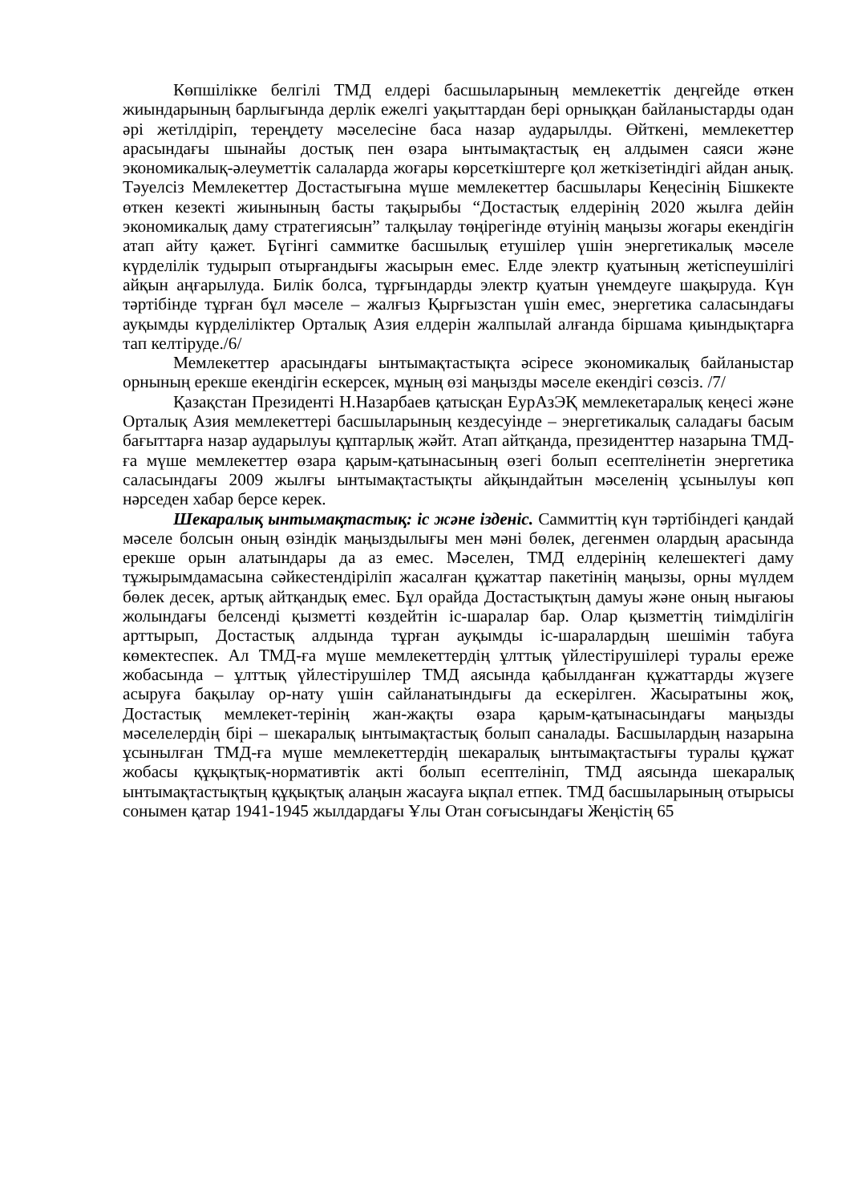Көпшілікке белгілі ТМД елдері басшыларының мемлекеттік деңгейде өткен жиындарының барлығында дерлік ежелгі уақыттардан бері орныққан байланыстарды одан әрі жетілдіріп, тереңдету мәселесіне баса назар аударылды. Өйткені, мемлекеттер арасындағы шынайы достық пен өзара ынтымақтастық ең алдымен саяси және экономикалық-әлеуметтік салаларда жоғары көрсеткіштерге қол жеткізетіндігі айдан анық. Тәуелсіз Мемлекеттер Достастығына мүше мемлекеттер басшылары Кеңесінің Бішкекте өткен кезекті жиынының басты тақырыбы “Достастық елдерінің 2020 жылға дейін экономикалық даму стратегиясын” талқылау төңірегінде өтуінің маңызы жоғары екендігін атап айту қажет. Бүгінгі саммитке басшылық етушілер үшін энергетикалық мәселе күрделілік тудырып отырғандығы жасырын емес. Елде электр қуатының жетіспеушілігі айқын аңғарылуда. Билік болса, тұрғындарды электр қуатын үнемдеуге шақыруда. Күн тәртібінде тұрған бұл мәселе – жалғыз Қырғызстан үшін емес, энергетика саласындағы ауқымды күрделіліктер Орталық Азия елдерін жалпылай алғанда біршама қиындықтарға тап келтіруде./6/
Мемлекеттер арасындағы ынтымақтастықта әсіресе экономикалық байланыстар орнының ерекше екендігін ескерсек, мұның өзі маңызды мәселе екендігі сөзсіз. /7/
Қазақстан Президенті Н.Назарбаев қатысқан ЕурАзЭҚ мемлекетаралық кеңесі және Орталық Азия мемлекеттері басшыларының кездесуінде – энергетикалық саладағы басым бағыттарға назар аударылуы құптарлық жәйт. Атап айтқанда, президенттер назарына ТМД-ға мүше мемлекеттер өзара қарым-қатынасының өзегі болып есептелінетін энергетика саласындағы 2009 жылғы ынтымақтастықты айқындайтын мәселенің ұсынылуы көп нәрседен хабар берсе керек.
Шекаралық ынтымақтастық: іс және ізденіс. Саммиттің күн тәртібіндегі қандай мәселе болсын оның өзіндік маңыздылығы мен мәні бөлек, дегенмен олардың арасында ерекше орын алатындары да аз емес. Мәселен, ТМД елдерінің келешектегі даму тұжырымдамасына сәйкестендіріліп жасалған құжаттар пакетінің маңызы, орны мүлдем бөлек десек, артық айтқандық емес. Бұл орайда Достастықтың дамуы және оның нығаюы жолындағы белсенді қызметті көздейтін іс-шаралар бар. Олар қызметтің тиімділігін арттырып, Достастық алдында тұрған ауқымды іс-шаралардың шешімін табуға көмектеспек. Ал ТМД-ға мүше мемлекеттердің ұлттық үйлестірушілері туралы ереже жобасында – ұлттық үйлестірушілер ТМД аясында қабылданған құжаттарды жүзеге асыруға бақылау ор-нату үшін сайланатындығы да ескерілген. Жасыратыны жоқ, Достастық мемлекет-терінің жан-жақты өзара қарым-қатынасындағы маңызды мәселелердің бірі – шекаралық ынтымақтастық болып саналады. Басшылардың назарына ұсынылған ТМД-ға мүше мемлекеттердің шекаралық ынтымақтастығы туралы құжат жобасы құқықтық-нормативтік акті болып есептелініп, ТМД аясында шекаралық ынтымақтастықтың құқықтық алаңын жасауға ықпал етпек. ТМД басшыларының отырысы сонымен қатар 1941-1945 жылдардағы Ұлы Отан соғысындағы Жеңістің 65